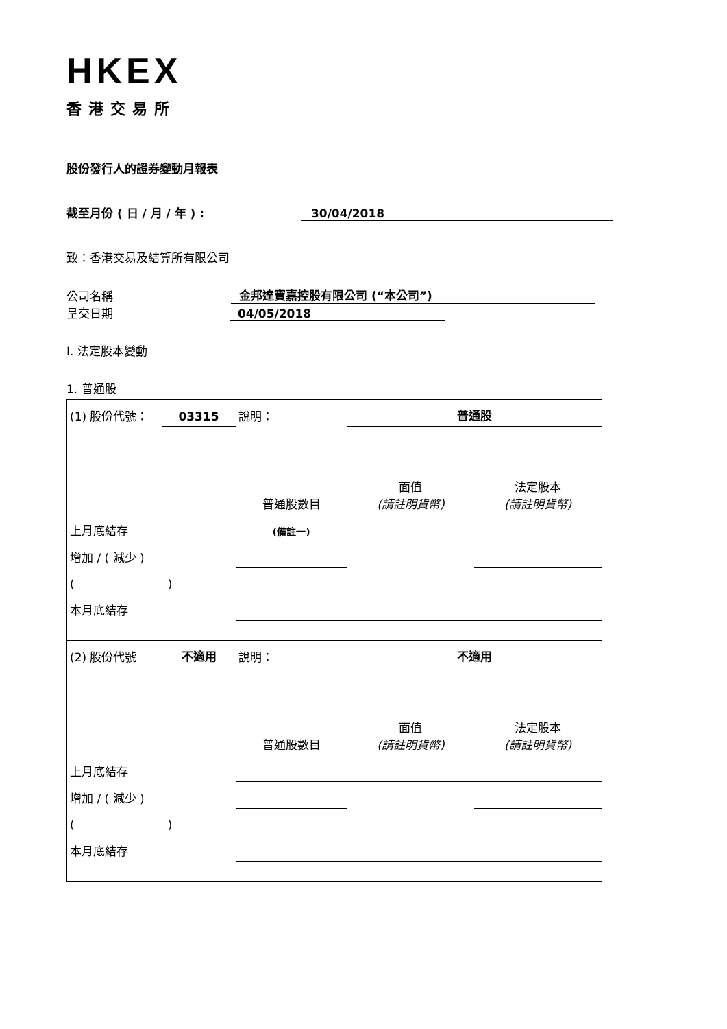HKEX
香港交易所
股份發行人的證券變動月報表
截至月份 ( 日 / 月 / 年 ) : 30/04/2018
致：香港交易及結算所有限公司
公司名稱 金邦達寶嘉控股有限公司 (“本公司”)
呈交日期 04/05/2018
I. 法定股本變動
1. 普通股
| (1) 股份代號： | 03315 | 說明： | | 普通股 | |
| | | | 普通股數目 | 面值 (請註明貨幣) | 法定股本 (請註明貨幣) |
| 上月底結存 | | | (備註一) | | |
| 增加 / ( 減少 ) | | | | | |
| ( ) | | | | | |
| 本月底結存 | | | | | |
| (2) 股份代號 | 不適用 | 說明： | | 不適用 | |
| | | | 普通股數目 | 面值 (請註明貨幣) | 法定股本 (請註明貨幣) |
| 上月底結存 | | | | | |
| 增加 / ( 減少 ) | | | | | |
| ( ) | | | | | |
| 本月底結存 | | | | | |